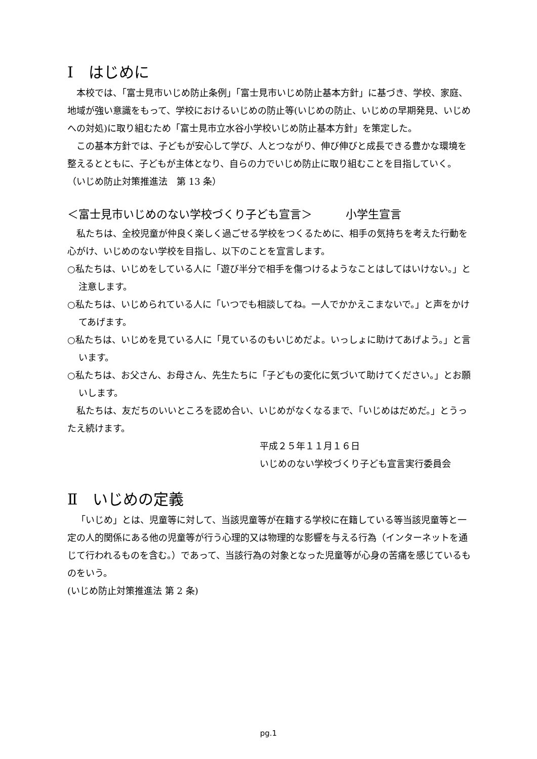Ⅰ　はじめに
本校では、「富士見市いじめ防止条例」「富士見市いじめ防止基本方針」に基づき、学校、家庭、地域が強い意識をもって、学校におけるいじめの防止等(いじめの防止、いじめの早期発見、いじめへの対処)に取り組むため「富士見市立水谷小学校いじめ防止基本方針」を策定した。
この基本方針では、子どもが安心して学び、人とつながり、伸び伸びと成長できる豊かな環境を整えるとともに、子どもが主体となり、自らの力でいじめ防止に取り組むことを目指していく。　（いじめ防止対策推進法　第 13 条）
＜富士見市いじめのない学校づくり子ども宣言＞　　　小学生宣言
私たちは、全校児童が仲良く楽しく過ごせる学校をつくるために、相手の気持ちを考えた行動を心がけ、いじめのない学校を目指し、以下のことを宣言します。
○私たちは、いじめをしている人に「遊び半分で相手を傷つけるようなことはしてはいけない。」と注意します。
○私たちは、いじめられている人に「いつでも相談してね。一人でかかえこまないで。」と声をかけてあげます。
○私たちは、いじめを見ている人に「見ているのもいじめだよ。いっしょに助けてあげよう。」と言います。
○私たちは、お父さん、お母さん、先生たちに「子どもの変化に気づいて助けてください。」とお願いします。
私たちは、友だちのいいところを認め合い、いじめがなくなるまで、「いじめはだめだ。」とうったえ続けます。
平成２５年１１月１６日
いじめのない学校づくり子ども宣言実行委員会
Ⅱ　いじめの定義
「いじめ」とは、児童等に対して、当該児童等が在籍する学校に在籍している等当該児童等と一定の人的関係にある他の児童等が行う心理的又は物理的な影響を与える行為（インターネットを通じて行われるものを含む。）であって、当該行為の対象となった児童等が心身の苦痛を感じているものをいう。
(いじめ防止対策推進法 第 2 条)
pg.1